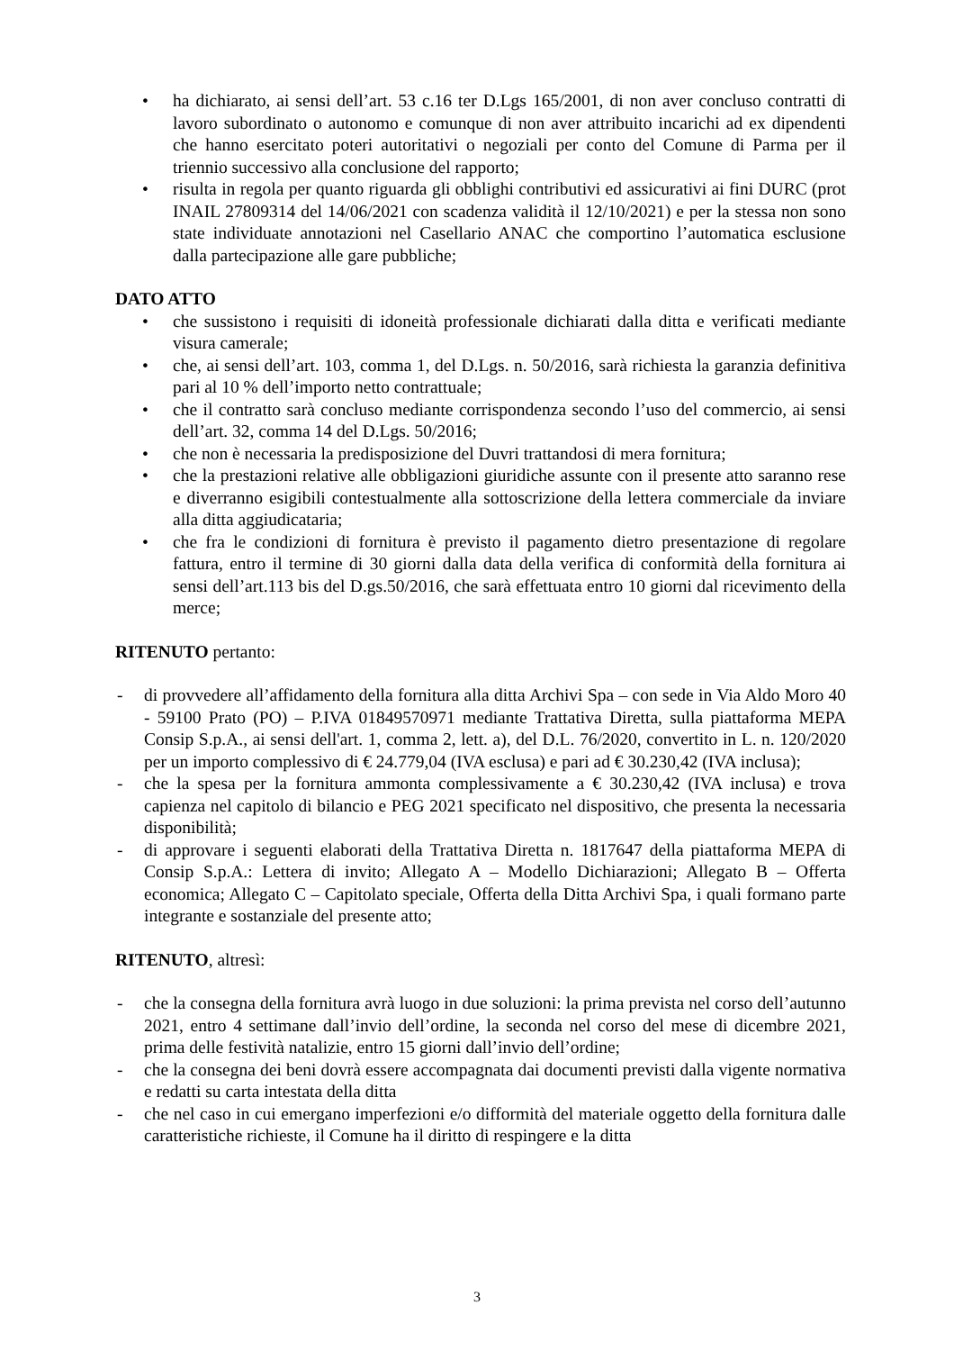• ha dichiarato, ai sensi dell’art. 53 c.16 ter D.Lgs 165/2001, di non aver concluso contratti di lavoro subordinato o autonomo e comunque di non aver attribuito incarichi ad ex dipendenti che hanno esercitato poteri autoritativi o negoziali per conto del Comune di Parma per il triennio successivo alla conclusione del rapporto;
• risulta in regola per quanto riguarda gli obblighi contributivi ed assicurativi ai fini DURC (prot INAIL 27809314 del 14/06/2021 con scadenza validità il 12/10/2021) e per la stessa non sono state individuate annotazioni nel Casellario ANAC che comportino l’automatica esclusione dalla partecipazione alle gare pubbliche;
DATO ATTO
• che sussistono i requisiti di idoneità professionale dichiarati dalla ditta e verificati mediante visura camerale;
• che, ai sensi dell’art. 103, comma 1, del D.Lgs. n. 50/2016, sarà richiesta la garanzia definitiva pari al 10 % dell’importo netto contrattuale;
• che il contratto sarà concluso mediante corrispondenza secondo l’uso del commercio, ai sensi dell’art. 32, comma 14 del D.Lgs. 50/2016;
• che non è necessaria la predisposizione del Duvri trattandosi di mera fornitura;
• che la prestazioni relative alle obbligazioni giuridiche assunte con il presente atto saranno rese e diverranno esigibili contestualmente alla sottoscrizione della lettera commerciale da inviare alla ditta aggiudicataria;
• che fra le condizioni di fornitura è previsto il pagamento dietro presentazione di regolare fattura, entro il termine di 30 giorni dalla data della verifica di conformità della fornitura ai sensi dell’art.113 bis del D.gs.50/2016, che sarà effettuata entro 10 giorni dal ricevimento della merce;
RITENUTO pertanto:
- di provvedere all’affidamento della fornitura alla ditta Archivi Spa – con sede in Via Aldo Moro 40 - 59100 Prato (PO) – P.IVA 01849570971 mediante Trattativa Diretta, sulla piattaforma MEPA Consip S.p.A., ai sensi dell'art. 1, comma 2, lett. a), del D.L. 76/2020, convertito in L. n. 120/2020 per un importo complessivo di € 24.779,04 (IVA esclusa) e pari ad € 30.230,42 (IVA inclusa);
- che la spesa per la fornitura ammonta complessivamente a € 30.230,42 (IVA inclusa) e trova capienza nel capitolo di bilancio e PEG 2021 specificato nel dispositivo, che presenta la necessaria disponibilità;
- di approvare i seguenti elaborati della Trattativa Diretta n. 1817647 della piattaforma MEPA di Consip S.p.A.: Lettera di invito; Allegato A – Modello Dichiarazioni; Allegato B – Offerta economica; Allegato C – Capitolato speciale, Offerta della Ditta Archivi Spa, i quali formano parte integrante e sostanziale del presente atto;
RITENUTO, altresì:
- che la consegna della fornitura avrà luogo in due soluzioni: la prima prevista nel corso dell’autunno 2021, entro 4 settimane dall’invio dell’ordine, la seconda nel corso del mese di dicembre 2021, prima delle festività natalizie, entro 15 giorni dall’invio dell’ordine;
- che la consegna dei beni dovrà essere accompagnata dai documenti previsti dalla vigente normativa e redatti su carta intestata della ditta
- che nel caso in cui emergano imperfezioni e/o difformità del materiale oggetto della fornitura dalle caratteristiche richieste, il Comune ha il diritto di respingere e la ditta
3